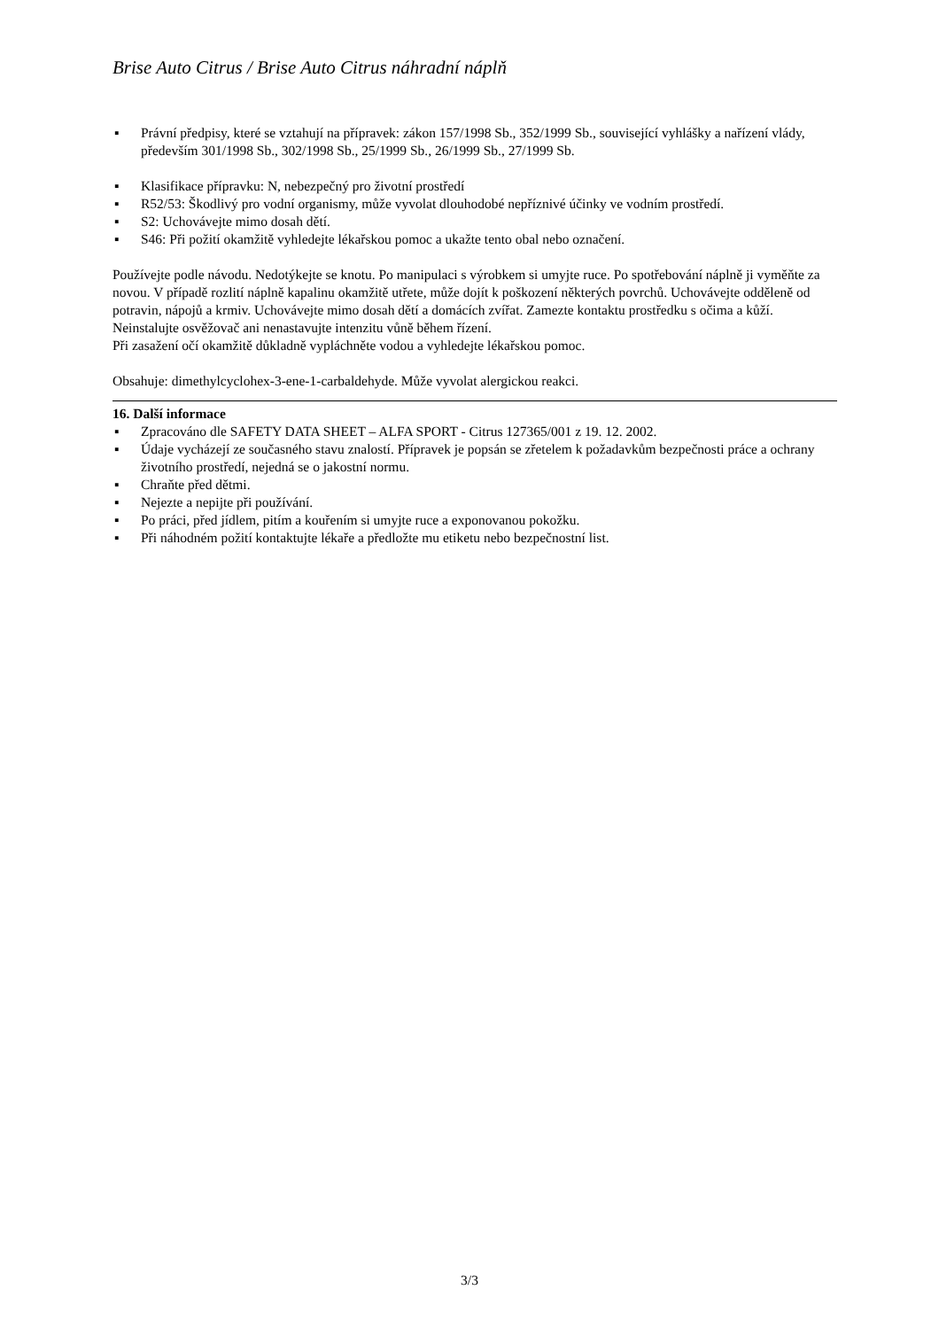Brise Auto Citrus / Brise Auto Citrus náhradní náplň
▪ Právní předpisy, které se vztahují na přípravek: zákon 157/1998 Sb., 352/1999 Sb., související vyhlášky a nařízení vlády, především 301/1998 Sb., 302/1998 Sb., 25/1999 Sb., 26/1999 Sb., 27/1999 Sb.
▪ Klasifikace přípravku: N, nebezpečný pro životní prostředí
▪ R52/53: Škodlivý pro vodní organismy, může vyvolat dlouhodobé nepříznivé účinky ve vodním prostředí.
▪ S2: Uchovávejte mimo dosah dětí.
▪ S46: Při požití okamžitě vyhledejte lékařskou pomoc a ukažte tento obal nebo označení.
Používejte podle návodu. Nedotýkejte se knotu. Po manipulaci s výrobkem si umyjte ruce. Po spotřebování náplně ji vyměňte za novou. V případě rozlití náplně kapalinu okamžitě utřete, může dojít k poškození některých povrchů. Uchovávejte odděleně od potravin, nápojů a krmiv. Uchovávejte mimo dosah dětí a domácích zvířat. Zamezte kontaktu prostředku s očima a kůží. Neinstalujte osvěžovač ani nenastavujte intenzitu vůně během řízení.
Při zasažení očí okamžitě důkladně vypláchněte vodou a vyhledejte lékařskou pomoc.
Obsahuje: dimethylcyclohex-3-ene-1-carbaldehyde. Může vyvolat alergickou reakci.
16. Další informace
▪ Zpracováno dle SAFETY DATA SHEET – ALFA SPORT - Citrus 127365/001 z 19. 12. 2002.
▪ Údaje vycházejí ze současného stavu znalostí. Přípravek je popsán se zřetelem k požadavkům bezpečnosti práce a ochrany životního prostředí, nejedná se o jakostní normu.
▪ Chraňte před dětmi.
▪ Nejezte a nepijte při používání.
▪ Po práci, před jídlem, pitím a kouřením si umyjte ruce a exponovanou pokožku.
▪ Při náhodném požití kontaktujte lékaře a předložte mu etiketu nebo bezpečnostní list.
3/3